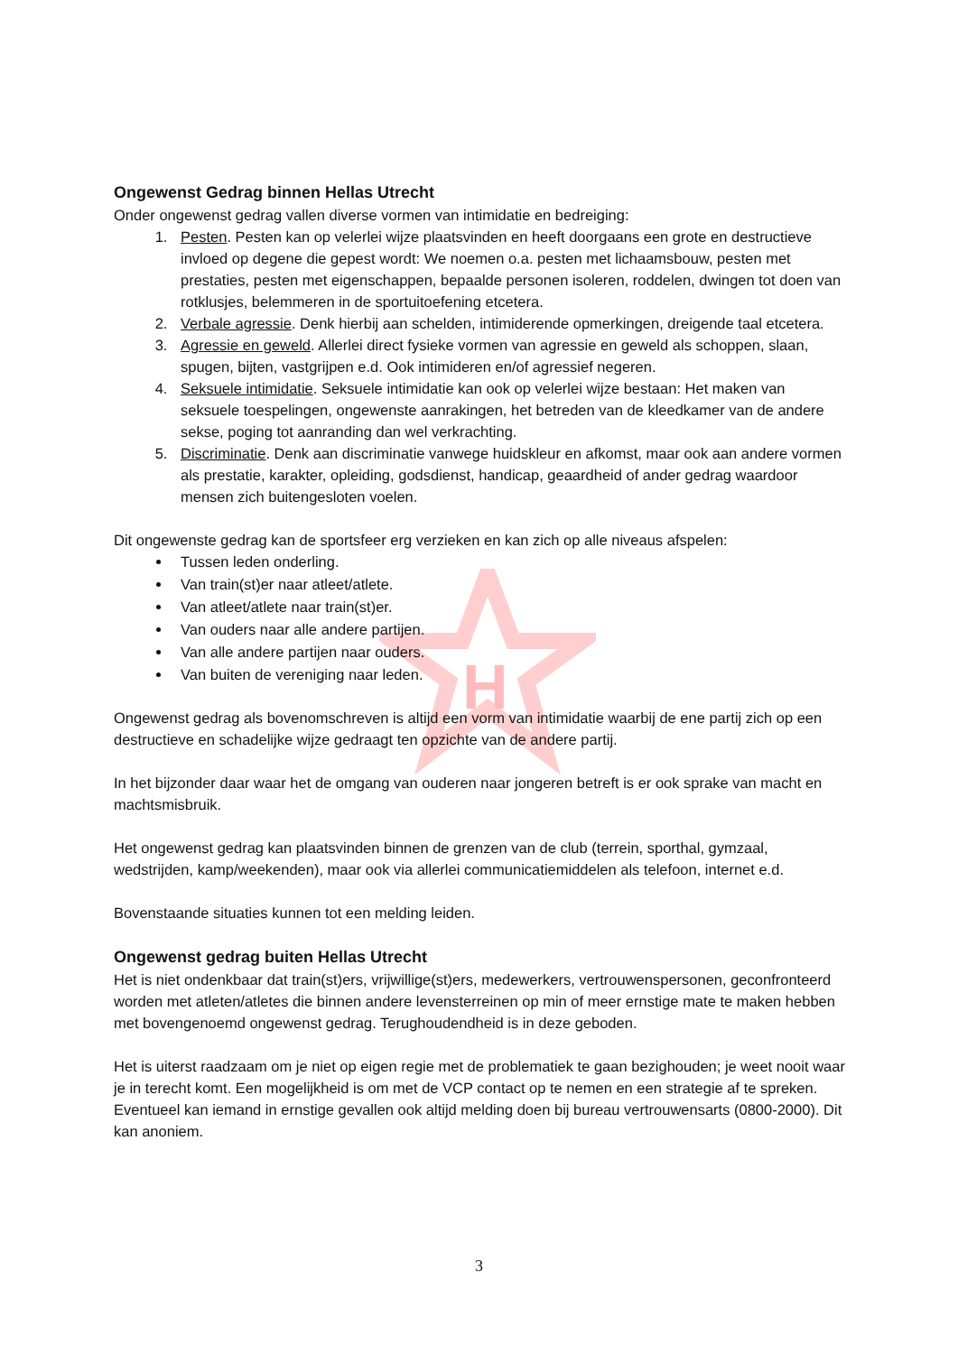H
Ongewenst Gedrag binnen Hellas Utrecht
Onder ongewenst gedrag vallen diverse vormen van intimidatie en bedreiging:
1. Pesten. Pesten kan op velerlei wijze plaatsvinden en heeft doorgaans een grote en destructieve invloed op degene die gepest wordt: We noemen o.a. pesten met lichaamsbouw, pesten met prestaties, pesten met eigenschappen, bepaalde personen isoleren, roddelen, dwingen tot doen van rotklusjes, belemmeren in de sportuitoefening etcetera.
2. Verbale agressie. Denk hierbij aan schelden, intimiderende opmerkingen, dreigende taal etcetera.
3. Agressie en geweld. Allerlei direct fysieke vormen van agressie en geweld als schoppen, slaan, spugen, bijten, vastgrijpen e.d. Ook intimideren en/of agressief negeren.
4. Seksuele intimidatie. Seksuele intimidatie kan ook op velerlei wijze bestaan: Het maken van seksuele toespelingen, ongewenste aanrakingen, het betreden van de kleedkamer van de andere sekse, poging tot aanranding dan wel verkrachting.
5. Discriminatie. Denk aan discriminatie vanwege huidskleur en afkomst, maar ook aan andere vormen als prestatie, karakter, opleiding, godsdienst, handicap, geaardheid of ander gedrag waardoor mensen zich buitengesloten voelen.
Dit ongewenste gedrag kan de sportsfeer erg verzieken en kan zich op alle niveaus afspelen:
Tussen leden onderling.
Van train(st)er naar atleet/atlete.
Van atleet/atlete naar train(st)er.
Van ouders naar alle andere partijen.
Van alle andere partijen naar ouders.
Van buiten de vereniging naar leden.
Ongewenst gedrag als bovenomschreven is altijd een vorm van intimidatie waarbij de ene partij zich op een destructieve en schadelijke wijze gedraagt ten opzichte van de andere partij.
In het bijzonder daar waar het de omgang van ouderen naar jongeren betreft is er ook sprake van macht en machtsmisbruik.
Het ongewenst gedrag kan plaatsvinden binnen de grenzen van de club (terrein, sporthal, gymzaal, wedstrijden, kamp/weekenden), maar ook via allerlei communicatiemiddelen als telefoon, internet e.d.
Bovenstaande situaties kunnen tot een melding leiden.
Ongewenst gedrag buiten Hellas Utrecht
Het is niet ondenkbaar dat train(st)ers, vrijwillige(st)ers, medewerkers, vertrouwenspersonen, geconfronteerd worden met atleten/atletes die binnen andere levensterreinen op min of meer ernstige mate te maken hebben met bovengenoemd ongewenst gedrag. Terughoudendheid is in deze geboden.
Het is uiterst raadzaam om je niet op eigen regie met de problematiek te gaan bezighouden; je weet nooit waar je in terecht komt. Een mogelijkheid is om met de VCP contact op te nemen en een strategie af te spreken. Eventueel kan iemand in ernstige gevallen ook altijd melding doen bij bureau vertrouwensarts (0800-2000). Dit kan anoniem.
3